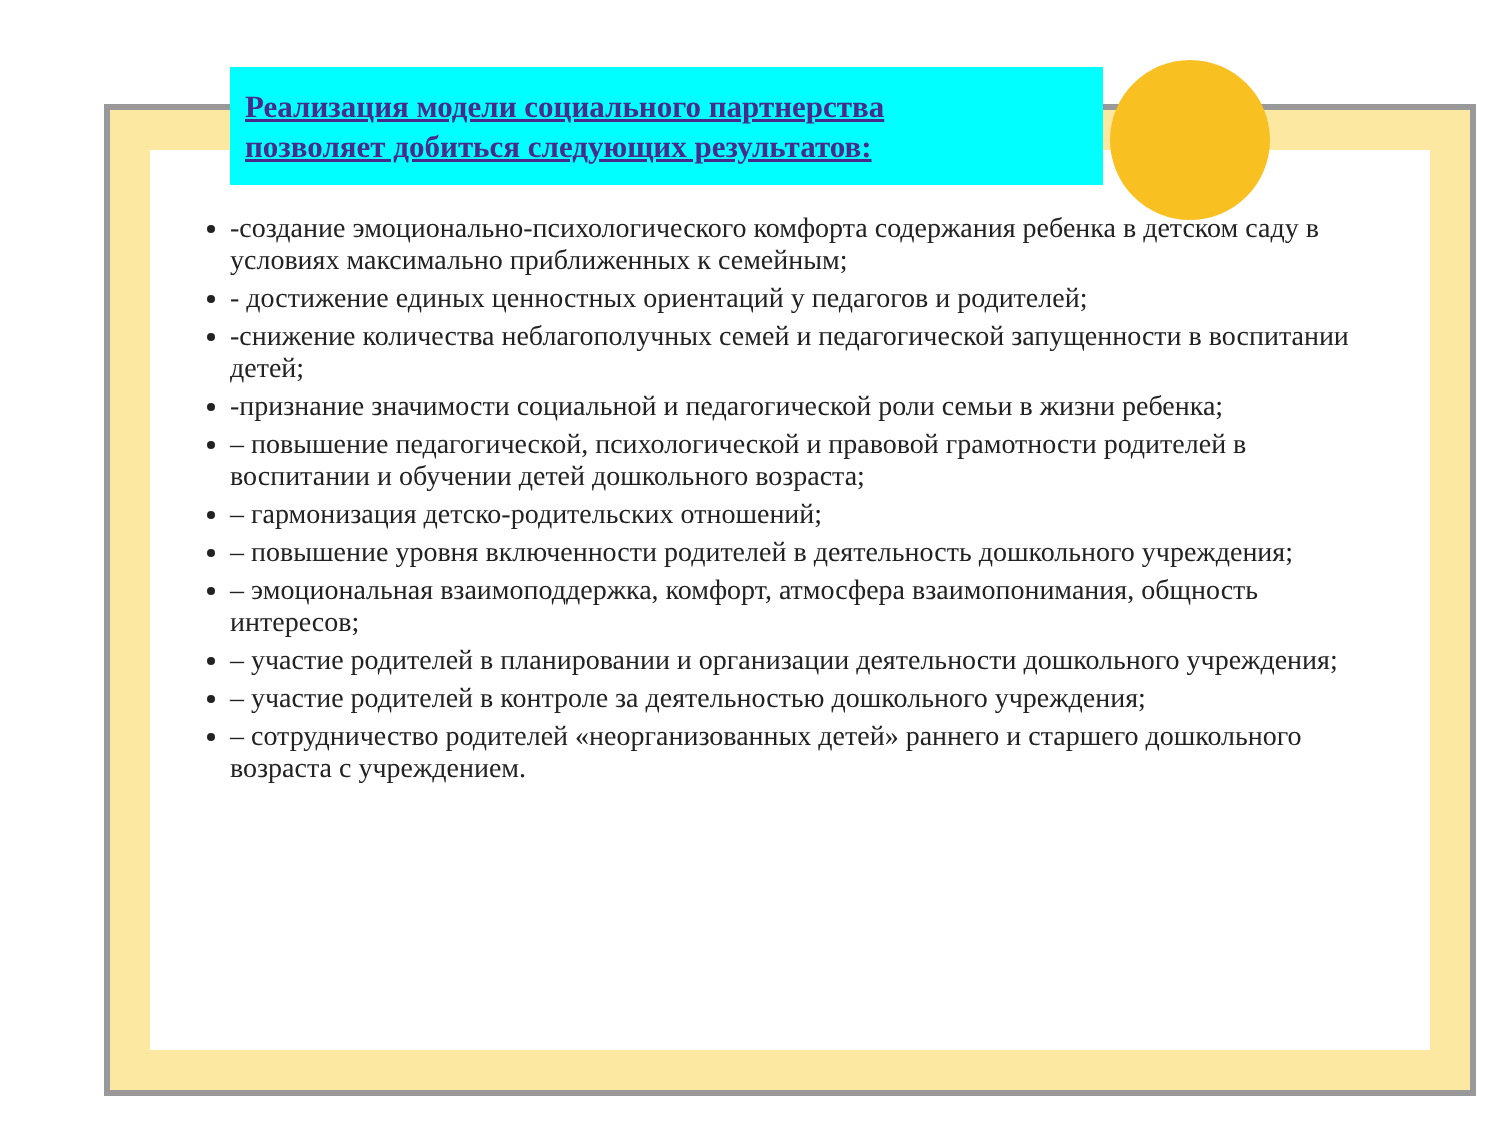Реализация модели социального партнерства
позволяет добиться следующих результатов:
-создание эмоционально-психологического комфорта содержания ребенка в детском саду в условиях максимально приближенных к семейным;
- достижение единых ценностных ориентаций у педагогов и родителей;
-снижение количества неблагополучных семей и педагогической запущенности в воспитании детей;
-признание значимости социальной и педагогической роли семьи в жизни ребенка;
– повышение педагогической, психологической и правовой грамотности родителей в воспитании и обучении детей дошкольного возраста;
– гармонизация детско-родительских отношений;
– повышение уровня включенности родителей в деятельность дошкольного учреждения;
– эмоциональная взаимоподдержка, комфорт, атмосфера взаимопонимания, общность интересов;
– участие родителей в планировании и организации деятельности дошкольного учреждения;
– участие родителей в контроле за деятельностью дошкольного учреждения;
– сотрудничество родителей «неорганизованных детей» раннего и старшего дошкольного возраста с учреждением.